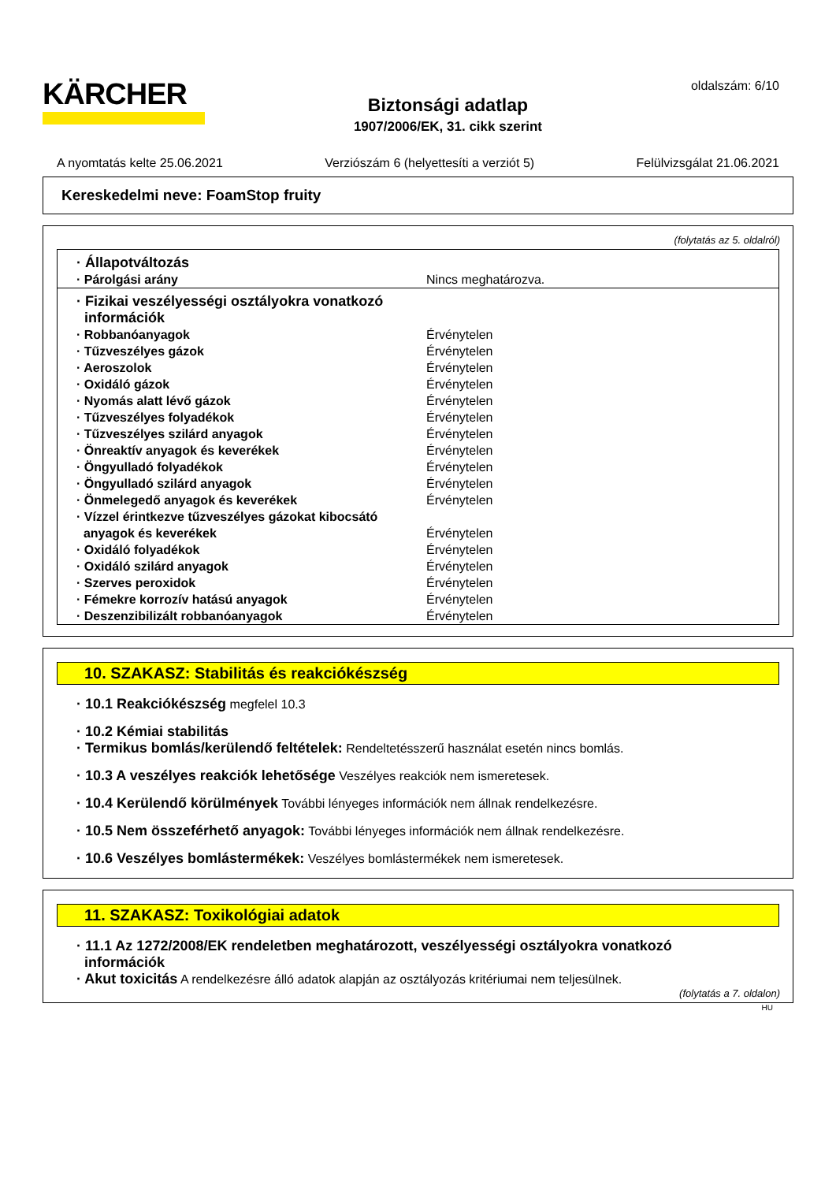KÄRCHER
Biztonsági adatlap
1907/2006/EK, 31. cikk szerint
oldalszám: 6/10
A nyomtatás kelte 25.06.2021 Verziószám 6 (helyettesíti a verziót 5) Felülvizsgálat 21.06.2021
Kereskedelmi neve: FoamStop fruity
(folytatás az 5. oldalról)
| · Állapotváltozás | |
| · Párolgási arány | Nincs meghatározva. |
| · Fizikai veszélyességi osztályokra vonatkozó információk | |
| · Robbanóanyagok | Érvénytelen |
| · Tűzveszélyes gázok | Érvénytelen |
| · Aeroszolok | Érvénytelen |
| · Oxidáló gázok | Érvénytelen |
| · Nyomás alatt lévő gázok | Érvénytelen |
| · Tűzveszélyes folyadékok | Érvénytelen |
| · Tűzveszélyes szilárd anyagok | Érvénytelen |
| · Önreaktív anyagok és keverékek | Érvénytelen |
| · Öngyulladó folyadékok | Érvénytelen |
| · Öngyulladó szilárd anyagok | Érvénytelen |
| · Önmelegedő anyagok és keverékek | Érvénytelen |
| · Vízzel érintkezve tűzveszélyes gázokat kibocsátó anyagok és keverékek | Érvénytelen |
| · Oxidáló folyadékok | Érvénytelen |
| · Oxidáló szilárd anyagok | Érvénytelen |
| · Szerves peroxidok | Érvénytelen |
| · Fémekre korrozív hatású anyagok | Érvénytelen |
| · Deszenzibilizált robbanóanyagok | Érvénytelen |
10. SZAKASZ: Stabilitás és reakciókészség
· 10.1 Reakciókészség megfelel 10.3
· 10.2 Kémiai stabilitás
· Termikus bomlás/kerülendő feltételek: Rendeltetésszerű használat esetén nincs bomlás.
· 10.3 A veszélyes reakciók lehetősége Veszélyes reakciók nem ismeretesek.
· 10.4 Kerülendő körülmények További lényeges információk nem állnak rendelkezésre.
· 10.5 Nem összeférhető anyagok: További lényeges információk nem állnak rendelkezésre.
· 10.6 Veszélyes bomlástermékek: Veszélyes bomlástermékek nem ismeretesek.
11. SZAKASZ: Toxikológiai adatok
· 11.1 Az 1272/2008/EK rendeletben meghatározott, veszélyességi osztályokra vonatkozó
információk
· Akut toxicitás A rendelkezésre álló adatok alapján az osztályozás kritériumai nem teljesülnek.
(folytatás a 7. oldalon)
HU